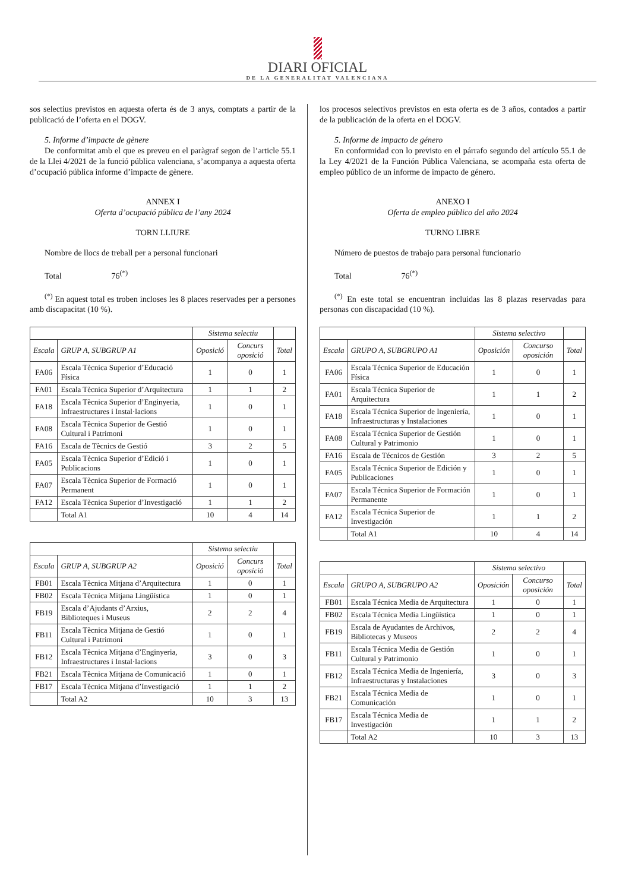DIARI OFICIAL
DE LA GENERALITAT VALENCIANA
sos selectius previstos en aquesta oferta és de 3 anys, comptats a partir de la publicació de l’oferta en el DOGV.
5. Informe d’impacte de gènere
De conformitat amb el que es preveu en el paràgraf segon de l’article 55.1 de la Llei 4/2021 de la funció pública valenciana, s’acompanya a aquesta oferta d’ocupació pública informe d’impacte de gènere.
ANNEX I
Oferta d’ocupació pública de l’any 2024
TORN LLIURE
Nombre de llocs de treball per a personal funcionari
Total 76<sup>(*)</sup>
<sup>(*)</sup> En aquest total es troben incloses les 8 places reservades per a persones amb discapacitat (10 %).
| | | Sistema selectiu | | |
| --- | --- | --- | --- | --- |
| Escala | GRUP A, SUBGRUP A1 | Oposició | Concurs oposició | Total |
| FA06 | Escala Tècnica Superior d’Educació Física | 1 | 0 | 1 |
| FA01 | Escala Tècnica Superior d’Arquitectura | 1 | 1 | 2 |
| FA18 | Escala Tècnica Superior d’Enginyeria, Infraestructures i Instal·lacions | 1 | 0 | 1 |
| FA08 | Escala Tècnica Superior de Gestió Cultural i Patrimoni | 1 | 0 | 1 |
| FA16 | Escala de Tècnics de Gestió | 3 | 2 | 5 |
| FA05 | Escala Tècnica Superior d’Edició i Publicacions | 1 | 0 | 1 |
| FA07 | Escala Tècnica Superior de Formació Permanent | 1 | 0 | 1 |
| FA12 | Escala Tècnica Superior d’Investigació | 1 | 1 | 2 |
| | Total A1 | 10 | 4 | 14 |
| | | Sistema selectiu | | |
| --- | --- | --- | --- | --- |
| Escala | GRUP A, SUBGRUP A2 | Oposició | Concurs oposició | Total |
| FB01 | Escala Tècnica Mitjana d’Arquitectura | 1 | 0 | 1 |
| FB02 | Escala Tècnica Mitjana Lingüística | 1 | 0 | 1 |
| FB19 | Escala d’Ajudants d’Arxius, Biblioteques i Museus | 2 | 2 | 4 |
| FB11 | Escala Tècnica Mitjana de Gestió Cultural i Patrimoni | 1 | 0 | 1 |
| FB12 | Escala Tècnica Mitjana d’Enginyeria, Infraestructures i Instal·lacions | 3 | 0 | 3 |
| FB21 | Escala Tècnica Mitjana de Comunicació | 1 | 0 | 1 |
| FB17 | Escala Tècnica Mitjana d’Investigació | 1 | 1 | 2 |
| | Total A2 | 10 | 3 | 13 |
los procesos selectivos previstos en esta oferta es de 3 años, contados a partir de la publicación de la oferta en el DOGV.
5. Informe de impacto de género
En conformidad con lo previsto en el párrafo segundo del artículo 55.1 de la Ley 4/2021 de la Función Pública Valenciana, se acompaña esta oferta de empleo público de un informe de impacto de género.
ANEXO I
Oferta de empleo público del año 2024
TURNO LIBRE
Número de puestos de trabajo para personal funcionario
Total 76<sup>(*)</sup>
<sup>(*)</sup> En este total se encuentran incluidas las 8 plazas reservadas para personas con discapacidad (10 %).
| | | Sistema selectivo | | |
| --- | --- | --- | --- | --- |
| Escala | GRUPO A, SUBGRUPO A1 | Oposición | Concurso oposición | Total |
| FA06 | Escala Técnica Superior de Educación Física | 1 | 0 | 1 |
| FA01 | Escala Técnica Superior de Arquitectura | 1 | 1 | 2 |
| FA18 | Escala Técnica Superior de Ingeniería, Infraestructuras y Instalaciones | 1 | 0 | 1 |
| FA08 | Escala Técnica Superior de Gestión Cultural y Patrimonio | 1 | 0 | 1 |
| FA16 | Escala de Técnicos de Gestión | 3 | 2 | 5 |
| FA05 | Escala Técnica Superior de Edición y Publicaciones | 1 | 0 | 1 |
| FA07 | Escala Técnica Superior de Formación Permanente | 1 | 0 | 1 |
| FA12 | Escala Técnica Superior de Investigación | 1 | 1 | 2 |
| | Total A1 | 10 | 4 | 14 |
| | | Sistema selectivo | | |
| --- | --- | --- | --- | --- |
| Escala | GRUPO A, SUBGRUPO A2 | Oposición | Concurso oposición | Total |
| FB01 | Escala Técnica Media de Arquitectura | 1 | 0 | 1 |
| FB02 | Escala Técnica Media Lingüística | 1 | 0 | 1 |
| FB19 | Escala de Ayudantes de Archivos, Bibliotecas y Museos | 2 | 2 | 4 |
| FB11 | Escala Técnica Media de Gestión Cultural y Patrimonio | 1 | 0 | 1 |
| FB12 | Escala Técnica Media de Ingeniería, Infraestructuras y Instalaciones | 3 | 0 | 3 |
| FB21 | Escala Técnica Media de Comunicación | 1 | 0 | 1 |
| FB17 | Escala Técnica Media de Investigación | 1 | 1 | 2 |
| | Total A2 | 10 | 3 | 13 |